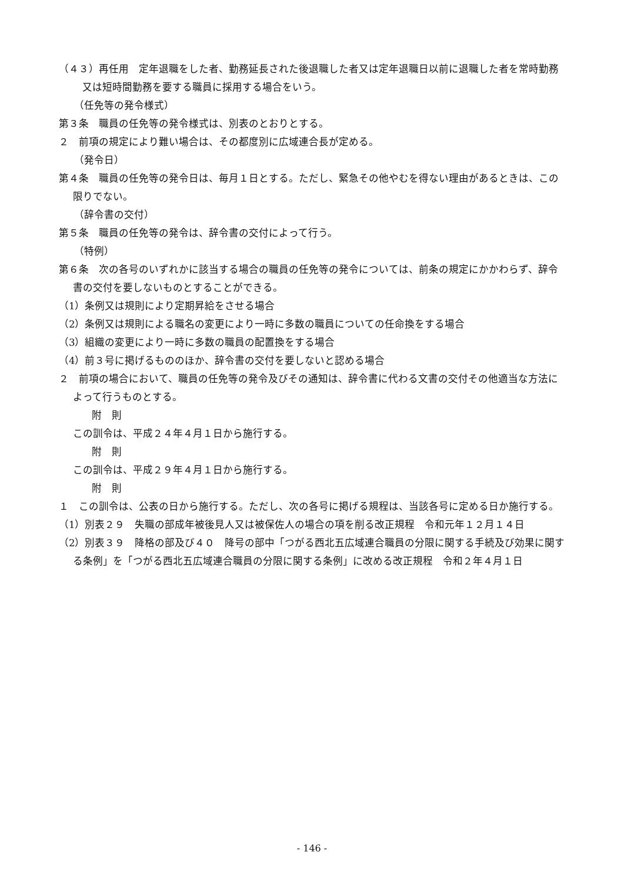（４３）再任用　定年退職をした者、勤務延長された後退職した者又は定年退職日以前に退職した者を常時勤務又は短時間勤務を要する職員に採用する場合をいう。
（任免等の発令様式）
第３条　職員の任免等の発令様式は、別表のとおりとする。
２　前項の規定により難い場合は、その都度別に広域連合長が定める。
（発令日）
第４条　職員の任免等の発令日は、毎月１日とする。ただし、緊急その他やむを得ない理由があるときは、この限りでない。
（辞令書の交付）
第５条　職員の任免等の発令は、辞令書の交付によって行う。
（特例）
第６条　次の各号のいずれかに該当する場合の職員の任免等の発令については、前条の規定にかかわらず、辞令書の交付を要しないものとすることができる。
（1）条例又は規則により定期昇給をさせる場合
（2）条例又は規則による職名の変更により一時に多数の職員についての任命換をする場合
（3）組織の変更により一時に多数の職員の配置換をする場合
（4）前３号に掲げるもののほか、辞令書の交付を要しないと認める場合
２　前項の場合において、職員の任免等の発令及びその通知は、辞令書に代わる文書の交付その他適当な方法によって行うものとする。
附　則
この訓令は、平成２４年４月１日から施行する。
附　則
この訓令は、平成２９年４月１日から施行する。
附　則
１　この訓令は、公表の日から施行する。ただし、次の各号に掲げる規程は、当該各号に定める日か施行する。
（1）別表２９　失職の部成年被後見人又は被保佐人の場合の項を削る改正規程　令和元年１２月１４日
（2）別表３９　降格の部及び４０　降号の部中「つがる西北五広域連合職員の分限に関する手続及び効果に関する条例」を「つがる西北五広域連合職員の分限に関する条例」に改める改正規程　令和２年４月１日
- 146 -